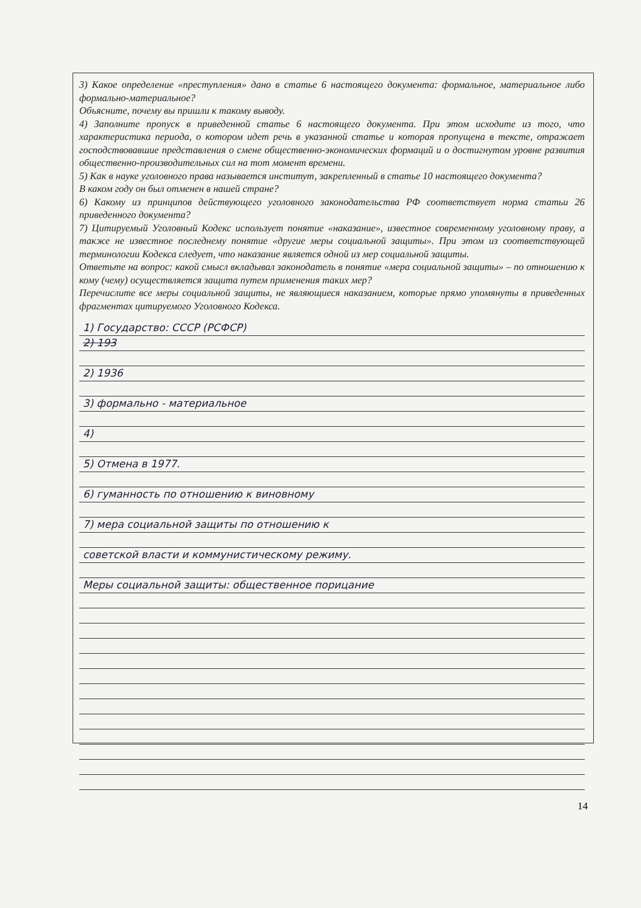3) Какое определение «преступления» дано в статье 6 настоящего документа: формальное, материальное либо формально-материальное?
Объясните, почему вы пришли к такому выводу.
4) Заполните пропуск в приведенной статье 6 настоящего документа. При этом исходите из того, что характеристика периода, о котором идет речь в указанной статье и которая пропущена в тексте, отражает господствовавшие представления о смене общественно-экономических формаций и о достигнутом уровне развития общественно-производительных сил на тот момент времени.
5) Как в науке уголовного права называется институт, закрепленный в статье 10 настоящего документа?
В каком году он был отменен в нашей стране?
6) Какому из принципов действующего уголовного законодательства РФ соответствует норма статьи 26 приведенного документа?
7) Цитируемый Уголовный Кодекс использует понятие «наказание», известное современному уголовному праву, а также не известное последнему понятие «другие меры социальной защиты». При этом из соответствующей терминологии Кодекса следует, что наказание является одной из мер социальной защиты.
Ответьте на вопрос: какой смысл вкладывал законодатель в понятие «мера социальной защиты» – по отношению к кому (чему) осуществляется защита путем применения таких мер?
Перечислите все меры социальной защиты, не являющиеся наказанием, которые прямо упомянуты в приведенных фрагментах цитируемого Уголовного Кодекса.
1) Государство: СССР (РСФСР)
2) 193
2) 1936
3) формально - материальное
4)
5) Отмена в 1977.
6) гуманность по отношению к виновному
7) мера социальной защиты по отношению к
советской власти и коммунистическому режиму.
Меры социальной защиты: общественное порицание
14